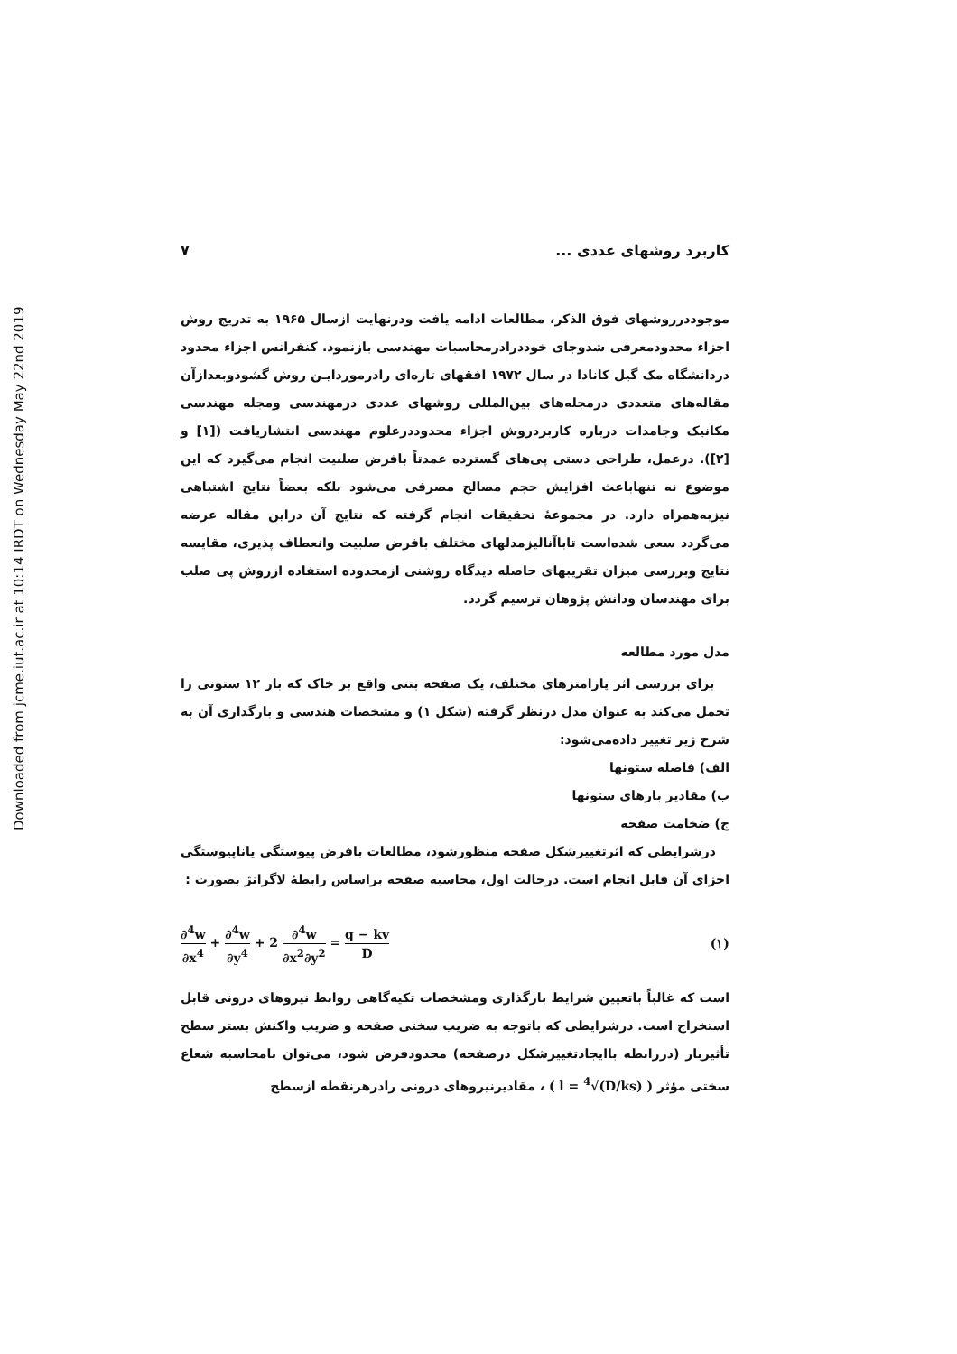Downloaded from jcme.iut.ac.ir at 10:14 IRDT on Wednesday May 22nd 2019
کاربرد روشهای عددی ... ۷
موجوددرروشهای فوق الذکر، مطالعات ادامه یافت ودرنهایت ازسال ۱۹۶۵ به تدریج روش اجزاء محدودمعرفی شدوجای خوددرادرمحاسبات مهندسی بازنمود. کنفرانس اجزاء محدود دردانشگاه مک گیل کانادا در سال ۱۹۷۲ افقهای تازه‌ای رادرموردایـن روش گشودوبعدازآن مقاله‌های متعددی درمجله‌های بین‌المللی روشهای عددی درمهندسی ومجله مهندسی مکانیک وجامدات درباره کاربردروش اجزاء محدوددرعلوم مهندسی انتشاریافت ([۱] و [۲]). درعمل، طراحی دستی پی‌های گسترده عمدتاً بافرض صلبیت انجام می‌گیرد که این موضوع نه تنهاباعث افزایش حجم مصالح مصرفی می‌شود بلکه بعضاً نتایج اشتباهی نیزبه‌همراه دارد. در مجموعهٔ تحقیقات انجام گرفته که نتایج آن دراین مقاله عرضه می‌گردد سعی شده‌است تاباآنالیزمدلهای مختلف بافرض صلبیت وانعطاف پذیری، مقایسه نتایج وبررسی میزان تقریبهای حاصله دیدگاه روشنی ازمحدوده استفاده ازروش پی صلب برای مهندسان ودانش پژوهان ترسیم گردد.
مدل مورد مطالعه
برای بررسی اثر پارامترهای مختلف، یک صفحه بتنی واقع بر خاک که بار ۱۲ ستونی را تحمل می‌کند به عنوان مدل درنظر گرفته (شکل ۱) و مشخصات هندسی و بارگذاری آن به شرح زیر تغییر داده‌می‌شود:
الف) فاصله ستونها
ب) مقادیر بارهای ستونها
ج) ضخامت صفحه
درشرایطی که اثرتغییرشکل صفحه منظورشود، مطالعات بافرض پیوستگی یاناپیوستگی اجزای آن قابل انجام است. درحالت اول، محاسبه صفحه براساس رابطهٔ لاگرانژ بصورت :
∂<sup>4</sup>w ∂x<sup>4</sup> + ∂<sup>4</sup>w ∂y<sup>4</sup> + 2 ∂<sup>4</sup>w ∂x<sup>2</sup>∂y<sup>2</sup> = q − kv D (۱)
است که غالباً باتعیین شرایط بارگذاری ومشخصات تکیه‌گاهی روابط نیروهای درونی قابل استخراج است. درشرایطی که باتوجه به ضریب سختی صفحه و ضریب واکنش بستر سطح تأثیربار (دررابطه باایجادتغییرشکل درصفحه) محدودفرض شود، می‌توان بامحاسبه شعاع سختی مؤثر ( l = <sup>4</sup>√(D/ks) ) ، مقادیرنیروهای درونی رادرهرنقطه ازسطح